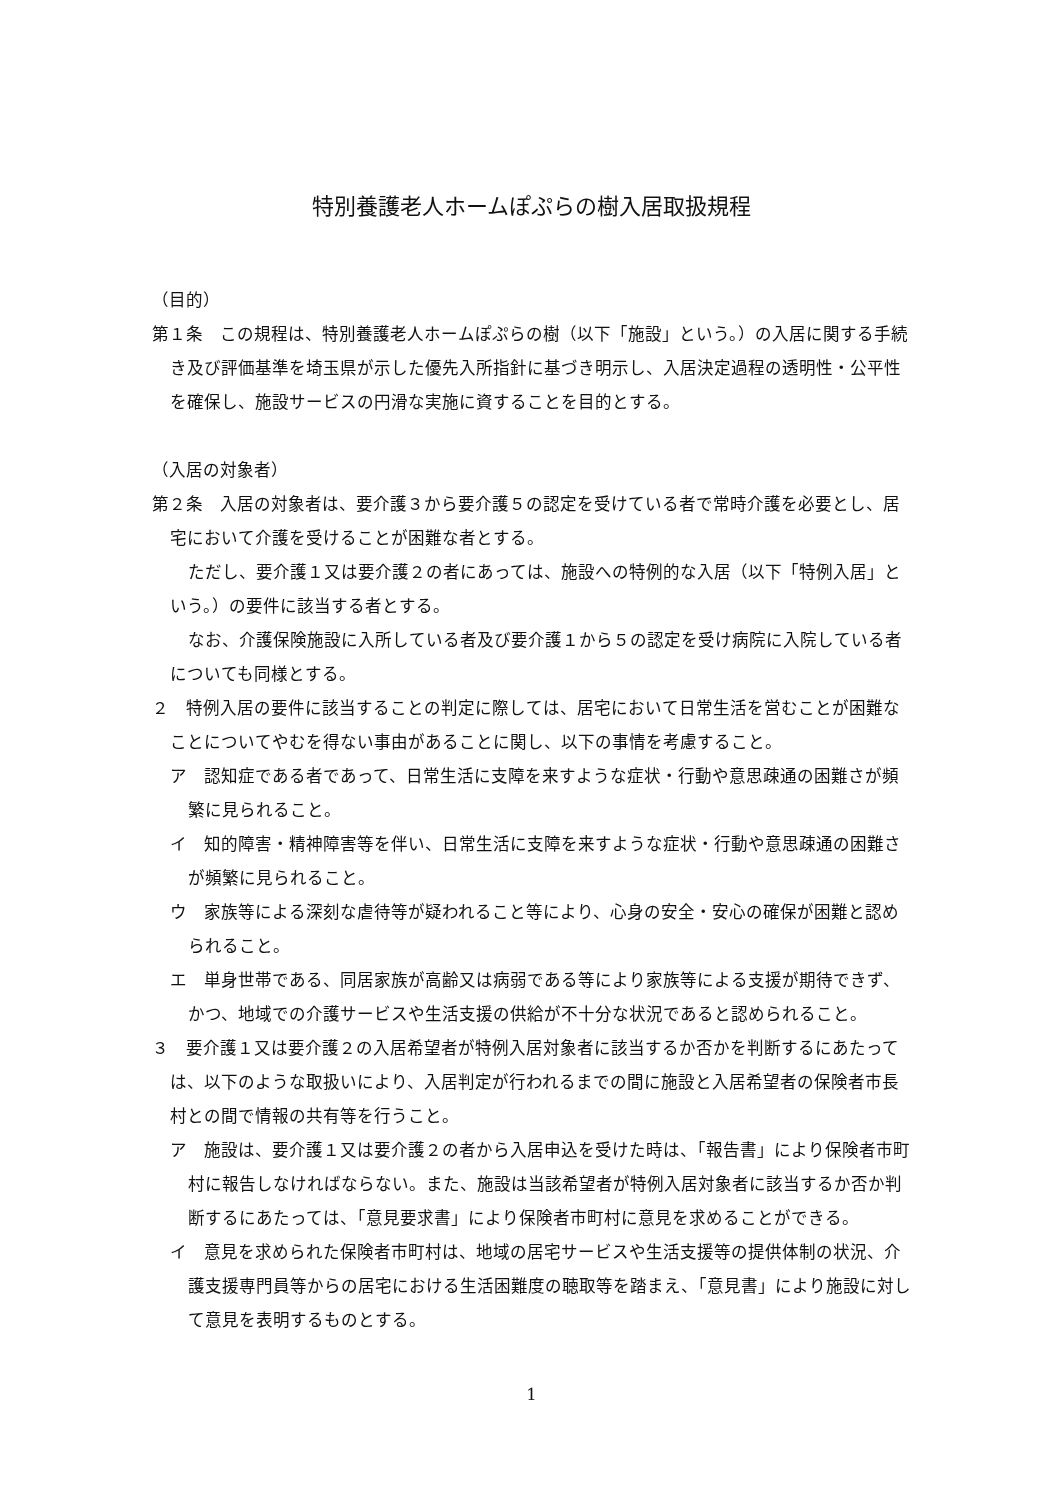特別養護老人ホームぽぷらの樹入居取扱規程
（目的）
第１条　この規程は、特別養護老人ホームぽぷらの樹（以下「施設」という。）の入居に関する手続き及び評価基準を埼玉県が示した優先入所指針に基づき明示し、入居決定過程の透明性・公平性を確保し、施設サービスの円滑な実施に資することを目的とする。
（入居の対象者）
第２条　入居の対象者は、要介護３から要介護５の認定を受けている者で常時介護を必要とし、居宅において介護を受けることが困難な者とする。
ただし、要介護１又は要介護２の者にあっては、施設への特例的な入居（以下「特例入居」という。）の要件に該当する者とする。
なお、介護保険施設に入所している者及び要介護１から５の認定を受け病院に入院している者についても同様とする。
２　特例入居の要件に該当することの判定に際しては、居宅において日常生活を営むことが困難なことについてやむを得ない事由があることに関し、以下の事情を考慮すること。
ア　認知症である者であって、日常生活に支障を来すような症状・行動や意思疎通の困難さが頻繁に見られること。
イ　知的障害・精神障害等を伴い、日常生活に支障を来すような症状・行動や意思疎通の困難さが頻繁に見られること。
ウ　家族等による深刻な虐待等が疑われること等により、心身の安全・安心の確保が困難と認められること。
エ　単身世帯である、同居家族が高齢又は病弱である等により家族等による支援が期待できず、かつ、地域での介護サービスや生活支援の供給が不十分な状況であると認められること。
３　要介護１又は要介護２の入居希望者が特例入居対象者に該当するか否かを判断するにあたっては、以下のような取扱いにより、入居判定が行われるまでの間に施設と入居希望者の保険者市長村との間で情報の共有等を行うこと。
ア　施設は、要介護１又は要介護２の者から入居申込を受けた時は、「報告書」により保険者市町村に報告しなければならない。また、施設は当該希望者が特例入居対象者に該当するか否か判断するにあたっては、「意見要求書」により保険者市町村に意見を求めることができる。
イ　意見を求められた保険者市町村は、地域の居宅サービスや生活支援等の提供体制の状況、介護支援専門員等からの居宅における生活困難度の聴取等を踏まえ、「意見書」により施設に対して意見を表明するものとする。
1